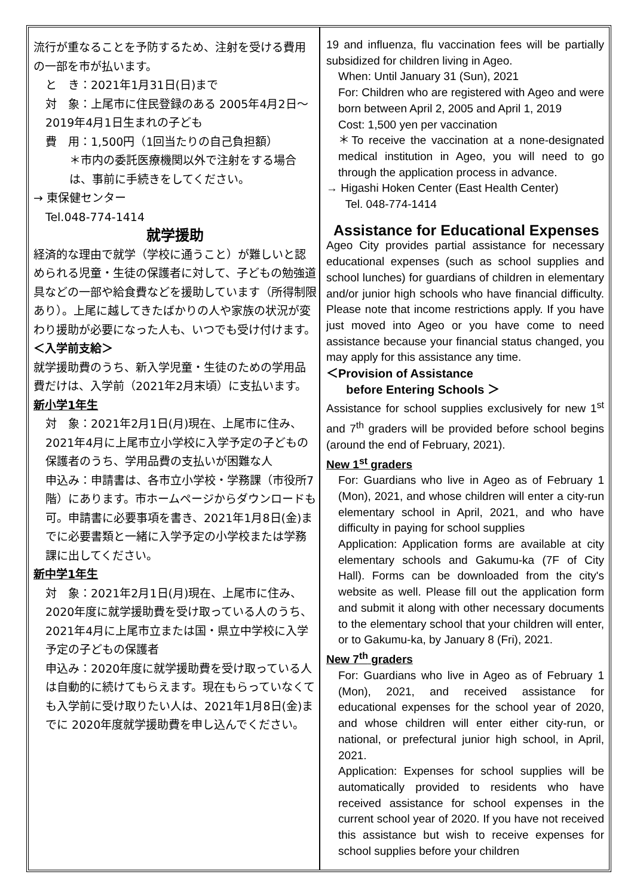流行が重なることを予防するため、注射を受ける費用の一部を市が払います。
と　き：2021年1月31日(日)まで
対　象：上尾市に住民登録のある 2005年4月2日〜2019年4月1日生まれの子ども
費　用：1,500円（1回当たりの自己負担額）
＊市内の委託医療機関以外で注射をする場合は、事前に手続きをしてください。
→ 東保健センター
Tel.048-774-1414
就学援助
経済的な理由で就学（学校に通うこと）が難しいと認められる児童・生徒の保護者に対して、子どもの勉強道具などの一部や給食費などを援助しています（所得制限あり）。上尾に越してきたばかりの人や家族の状況が変わり援助が必要になった人も、いつでも受け付けます。
＜入学前支給＞
就学援助費のうち、新入学児童・生徒のための学用品費だけは、入学前（2021年2月末頃）に支払います。
新小学1年生
対　象：2021年2月1日(月)現在、上尾市に住み、2021年4月に上尾市立小学校に入学予定の子どもの保護者のうち、学用品費の支払いが困難な人
申込み：申請書は、各市立小学校・学務課（市役所7階）にあります。市ホームページからダウンロードも可。申請書に必要事項を書き、2021年1月8日(金)までに必要書類と一緒に入学予定の小学校または学務課に出してください。
新中学1年生
対　象：2021年2月1日(月)現在、上尾市に住み、2020年度に就学援助費を受け取っている人のうち、2021年4月に上尾市立または国・県立中学校に入学予定の子どもの保護者
申込み：2020年度に就学援助費を受け取っている人は自動的に続けてもらえます。現在もらっていなくても入学前に受け取りたい人は、2021年1月8日(金)までに 2020年度就学援助費を申し込んでください。
19 and influenza, flu vaccination fees will be partially subsidized for children living in Ageo.
When: Until January 31 (Sun), 2021
For: Children who are registered with Ageo and were born between April 2, 2005 and April 1, 2019
Cost: 1,500 yen per vaccination
＊To receive the vaccination at a none-designated medical institution in Ageo, you will need to go through the application process in advance.
→ Higashi Hoken Center (East Health Center)
Tel. 048-774-1414
Assistance for Educational Expenses
Ageo City provides partial assistance for necessary educational expenses (such as school supplies and school lunches) for guardians of children in elementary and/or junior high schools who have financial difficulty. Please note that income restrictions apply. If you have just moved into Ageo or you have come to need assistance because your financial status changed, you may apply for this assistance any time.
＜Provision of Assistance
before Entering Schools ＞
Assistance for school supplies exclusively for new 1<sup>st</sup> and 7<sup>th</sup> graders will be provided before school begins (around the end of February, 2021).
New 1<sup>st</sup> graders
For: Guardians who live in Ageo as of February 1 (Mon), 2021, and whose children will enter a city-run elementary school in April, 2021, and who have difficulty in paying for school supplies
Application: Application forms are available at city elementary schools and Gakumu-ka (7F of City Hall). Forms can be downloaded from the city's website as well. Please fill out the application form and submit it along with other necessary documents to the elementary school that your children will enter, or to Gakumu-ka, by January 8 (Fri), 2021.
New 7<sup>th</sup> graders
For: Guardians who live in Ageo as of February 1 (Mon), 2021, and received assistance for educational expenses for the school year of 2020, and whose children will enter either city-run, or national, or prefectural junior high school, in April, 2021.
Application: Expenses for school supplies will be automatically provided to residents who have received assistance for school expenses in the current school year of 2020. If you have not received this assistance but wish to receive expenses for school supplies before your children